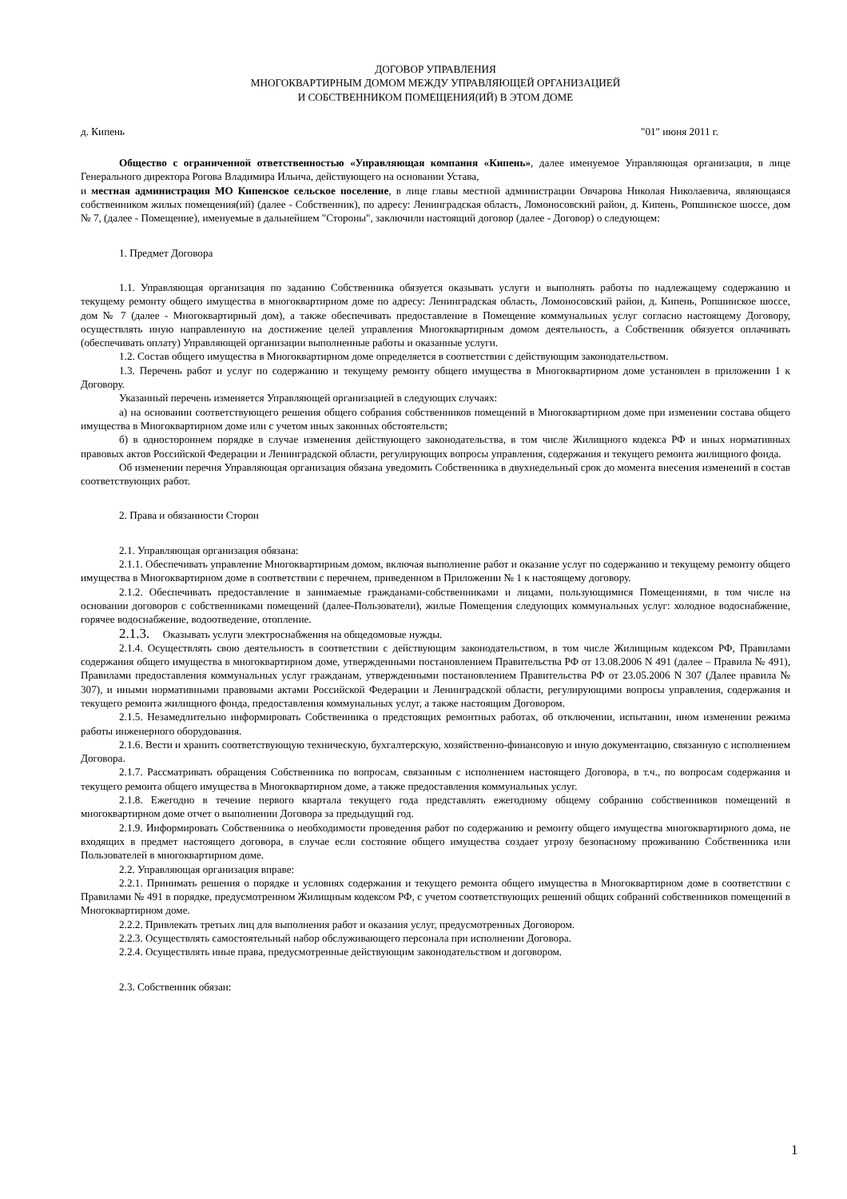ДОГОВОР УПРАВЛЕНИЯ
МНОГОКВАРТИРНЫМ ДОМОМ МЕЖДУ УПРАВЛЯЮЩЕЙ ОРГАНИЗАЦИЕЙ
И СОБСТВЕННИКОМ ПОМЕЩЕНИЯ(ИЙ) В ЭТОМ ДОМЕ
д. Кипень "01" июня 2011 г.
Общество с ограниченной ответственностью «Управляющая компания «Кипень», далее именуемое Управляющая организация, в лице Генерального директора Рогова Владимира Ильича, действующего на основании Устава,
и местная администрация МО Кипенское сельское поселение, в лице главы местной администрации Овчарова Николая Николаевича, являющаяся собственником жилых помещения(ий) (далее - Собственник), по адресу: Ленинградская область, Ломоносовский район, д. Кипень, Ропшинское шоссе, дом № 7, (далее - Помещение), именуемые в дальнейшем "Стороны", заключили настоящий договор (далее - Договор) о следующем:
1. Предмет Договора
1.1. Управляющая организация по заданию Собственника обязуется оказывать услуги и выполнять работы по надлежащему содержанию и текущему ремонту общего имущества в многоквартирном доме по адресу: Ленинградская область, Ломоносовский район, д. Кипень, Ропшинское шоссе, дом № 7 (далее - Многоквартирный дом), а также обеспечивать предоставление в Помещение коммунальных услуг согласно настоящему Договору, осуществлять иную направленную на достижение целей управления Многоквартирным домом деятельность, а Собственник обязуется оплачивать (обеспечивать оплату) Управляющей организации выполненные работы и оказанные услуги.
1.2. Состав общего имущества в Многоквартирном доме определяется в соответствии с действующим законодательством.
1.3. Перечень работ и услуг по содержанию и текущему ремонту общего имущества в Многоквартирном доме установлен в приложении 1 к Договору.
Указанный перечень изменяется Управляющей организацией в следующих случаях:
а) на основании соответствующего решения общего собрания собственников помещений в Многоквартирном доме при изменении состава общего имущества в Многоквартирном доме или с учетом иных законных обстоятельств;
б) в одностороннем порядке в случае изменения действующего законодательства, в том числе Жилищного кодекса РФ и иных нормативных правовых актов Российской Федерации и Ленинградской области, регулирующих вопросы управления, содержания и текущего ремонта жилищного фонда.
Об изменении перечня Управляющая организация обязана уведомить Собственника в двухнедельный срок до момента внесения изменений в состав соответствующих работ.
2. Права и обязанности Сторон
2.1. Управляющая организация обязана:
2.1.1. Обеспечивать управление Многоквартирным домом, включая выполнение работ и оказание услуг по содержанию и текущему ремонту общего имущества в Многоквартирном доме в соответствии с перечнем, приведенном в Приложении № 1 к настоящему договору.
2.1.2. Обеспечивать предоставление в занимаемые гражданами-собственниками и лицами, пользующимися Помещениями, в том числе на основании договоров с собственниками помещений (далее-Пользователи), жилые Помещения следующих коммунальных услуг: холодное водоснабжение, горячее водоснабжение, водоотведение, отопление.
2.1.3. Оказывать услуги электроснабжения на общедомовые нужды.
2.1.4. Осуществлять свою деятельность в соответствии с действующим законодательством, в том числе Жилищным кодексом РФ, Правилами содержания общего имущества в многоквартирном доме, утвержденными постановлением Правительства РФ от 13.08.2006 N 491 (далее – Правила № 491), Правилами предоставления коммунальных услуг гражданам, утвержденными постановлением Правительства РФ от 23.05.2006 N 307 (Далее правила № 307), и иными нормативными правовыми актами Российской Федерации и Ленинградской области, регулирующими вопросы управления, содержания и текущего ремонта жилищного фонда, предоставления коммунальных услуг, а также настоящим Договором.
2.1.5. Незамедлительно информировать Собственника о предстоящих ремонтных работах, об отключении, испытании, ином изменении режима работы инженерного оборудования.
2.1.6. Вести и хранить соответствующую техническую, бухгалтерскую, хозяйственно-финансовую и иную документацию, связанную с исполнением Договора.
2.1.7. Рассматривать обращения Собственника по вопросам, связанным с исполнением настоящего Договора, в т.ч., по вопросам содержания и текущего ремонта общего имущества в Многоквартирном доме, а также предоставления коммунальных услуг.
2.1.8. Ежегодно в течение первого квартала текущего года представлять ежегодному общему собранию собственников помещений в многоквартирном доме отчет о выполнении Договора за предыдущий год.
2.1.9. Информировать Собственника о необходимости проведения работ по содержанию и ремонту общего имущества многоквартирного дома, не входящих в предмет настоящего договора, в случае если состояние общего имущества создает угрозу безопасному проживанию Собственника или Пользователей в многоквартирном доме.
2.2. Управляющая организация вправе:
2.2.1. Принимать решения о порядке и условиях содержания и текущего ремонта общего имущества в Многоквартирном доме в соответствии с Правилами № 491 в порядке, предусмотренном Жилищным кодексом РФ, с учетом соответствующих решений общих собраний собственников помещений в Многоквартирном доме.
2.2.2. Привлекать третьих лиц для выполнения работ и оказания услуг, предусмотренных Договором.
2.2.3. Осуществлять самостоятельный набор обслуживающего персонала при исполнении Договора.
2.2.4. Осуществлять иные права, предусмотренные действующим законодательством и договором.
2.3. Собственник обязан:
1